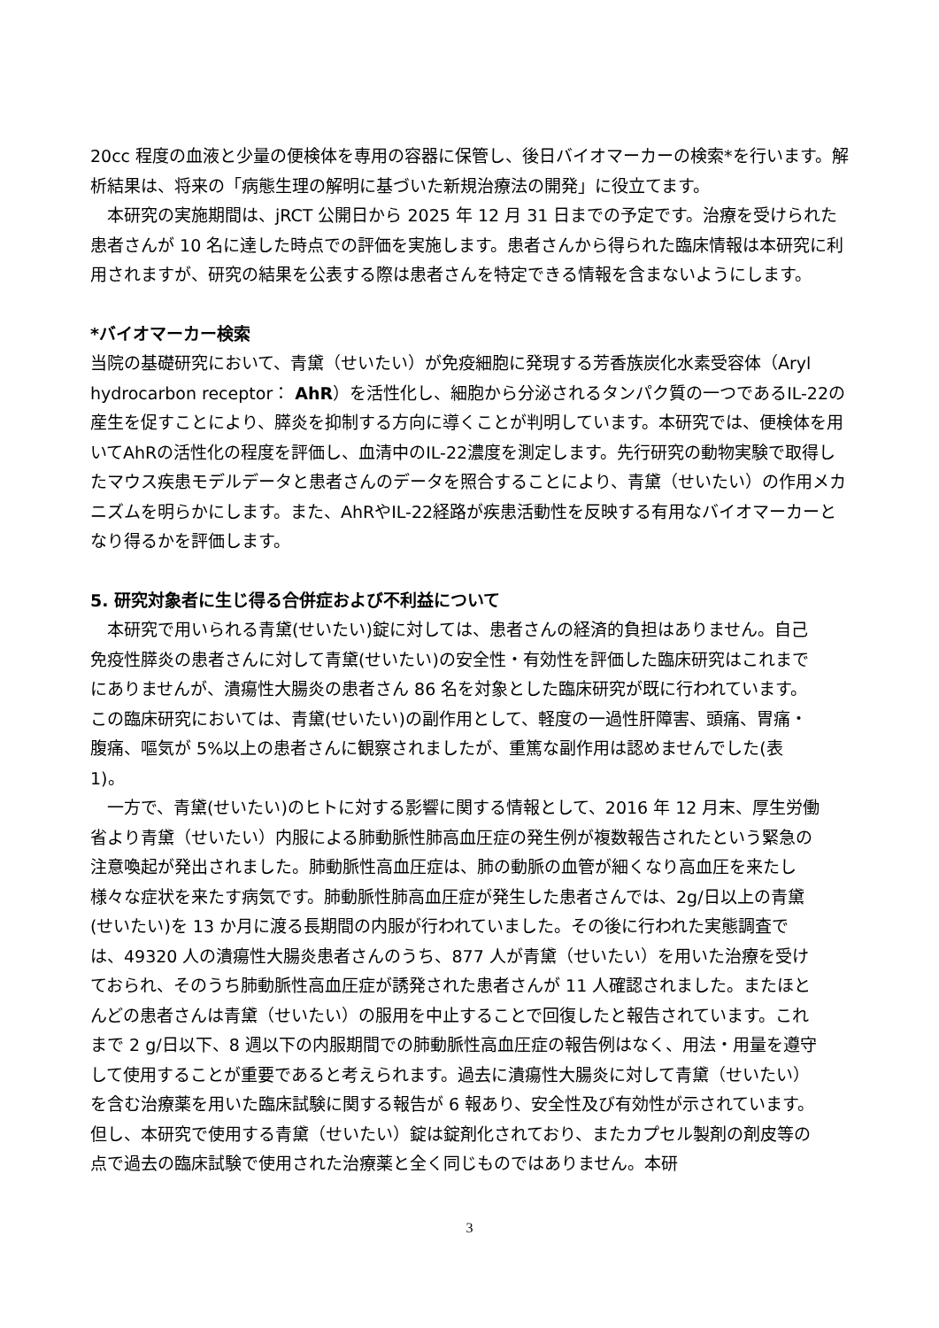20cc 程度の血液と少量の便検体を専用の容器に保管し、後日バイオマーカーの検索*を行います。解析結果は、将来の「病態生理の解明に基づいた新規治療法の開発」に役立てます。
本研究の実施期間は、jRCT 公開日から 2025 年 12 月 31 日までの予定です。治療を受けられた患者さんが 10 名に達した時点での評価を実施します。患者さんから得られた臨床情報は本研究に利用されますが、研究の結果を公表する際は患者さんを特定できる情報を含まないようにします。
*バイオマーカー検索
当院の基礎研究において、青黛（せいたい）が免疫細胞に発現する芳香族炭化水素受容体（Aryl hydrocarbon receptor： AhR）を活性化し、細胞から分泌されるタンパク質の一つであるIL-22の産生を促すことにより、膵炎を抑制する方向に導くことが判明しています。本研究では、便検体を用いてAhRの活性化の程度を評価し、血清中のIL-22濃度を測定します。先行研究の動物実験で取得したマウス疾患モデルデータと患者さんのデータを照合することにより、青黛（せいたい）の作用メカニズムを明らかにします。また、AhRやIL-22経路が疾患活動性を反映する有用なバイオマーカーとなり得るかを評価します。
5. 研究対象者に生じ得る合併症および不利益について
本研究で用いられる青黛(せいたい)錠に対しては、患者さんの経済的負担はありません。自己免疫性膵炎の患者さんに対して青黛(せいたい)の安全性・有効性を評価した臨床研究はこれまでにありませんが、潰瘍性大腸炎の患者さん 86 名を対象とした臨床研究が既に行われています。この臨床研究においては、青黛(せいたい)の副作用として、軽度の一過性肝障害、頭痛、胃痛・腹痛、嘔気が 5%以上の患者さんに観察されましたが、重篤な副作用は認めませんでした(表 1)。
一方で、青黛(せいたい)のヒトに対する影響に関する情報として、2016 年 12 月末、厚生労働省より青黛（せいたい）内服による肺動脈性肺高血圧症の発生例が複数報告されたという緊急の注意喚起が発出されました。肺動脈性高血圧症は、肺の動脈の血管が細くなり高血圧を来たし様々な症状を来たす病気です。肺動脈性肺高血圧症が発生した患者さんでは、2g/日以上の青黛(せいたい)を 13 か月に渡る長期間の内服が行われていました。その後に行われた実態調査では、49320 人の潰瘍性大腸炎患者さんのうち、877 人が青黛（せいたい）を用いた治療を受けておられ、そのうち肺動脈性高血圧症が誘発された患者さんが 11 人確認されました。またほとんどの患者さんは青黛（せいたい）の服用を中止することで回復したと報告されています。これまで 2 g/日以下、8 週以下の内服期間での肺動脈性高血圧症の報告例はなく、用法・用量を遵守して使用することが重要であると考えられます。過去に潰瘍性大腸炎に対して青黛（せいたい）を含む治療薬を用いた臨床試験に関する報告が 6 報あり、安全性及び有効性が示されています。但し、本研究で使用する青黛（せいたい）錠は錠剤化されており、またカプセル製剤の剤皮等の点で過去の臨床試験で使用された治療薬と全く同じものではありません。本研
3